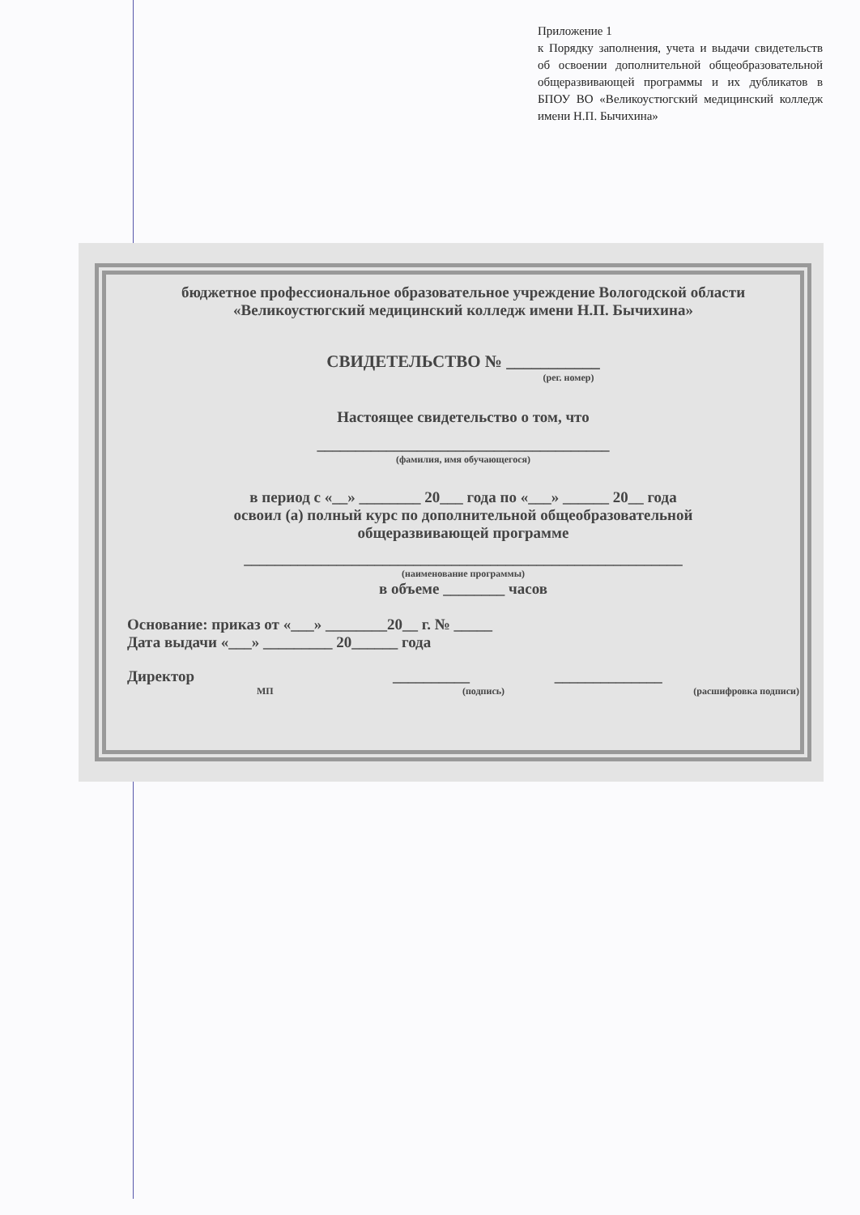Приложение 1
к Порядку заполнения, учета и выдачи свидетельств об освоении дополнительной общеобразовательной общеразвивающей программы и их дубликатов в БПОУ ВО «Великоустюгский медицинский колледж имени Н.П. Бычихина»
бюджетное профессиональное образовательное учреждение Вологодской области
«Великоустюгский медицинский колледж имени Н.П. Бычихина»
СВИДЕТЕЛЬСТВО № ___________
(рег. номер)
Настоящее свидетельство о том, что
______________________________________
(фамилия, имя обучающегося)
в период с «__» ________ 20___ года по «___» ______ 20__ года
освоил (а) полный курс по дополнительной общеобразовательной
общеразвивающей программе
_________________________________________________________
(наименование программы)
в объеме ________ часов
Основание: приказ от «___» ________20__ г. № _____
Дата выдачи «___» _________ 20______ года
Директор __________ ______________
МП (подпись) (расшифровка подписи)